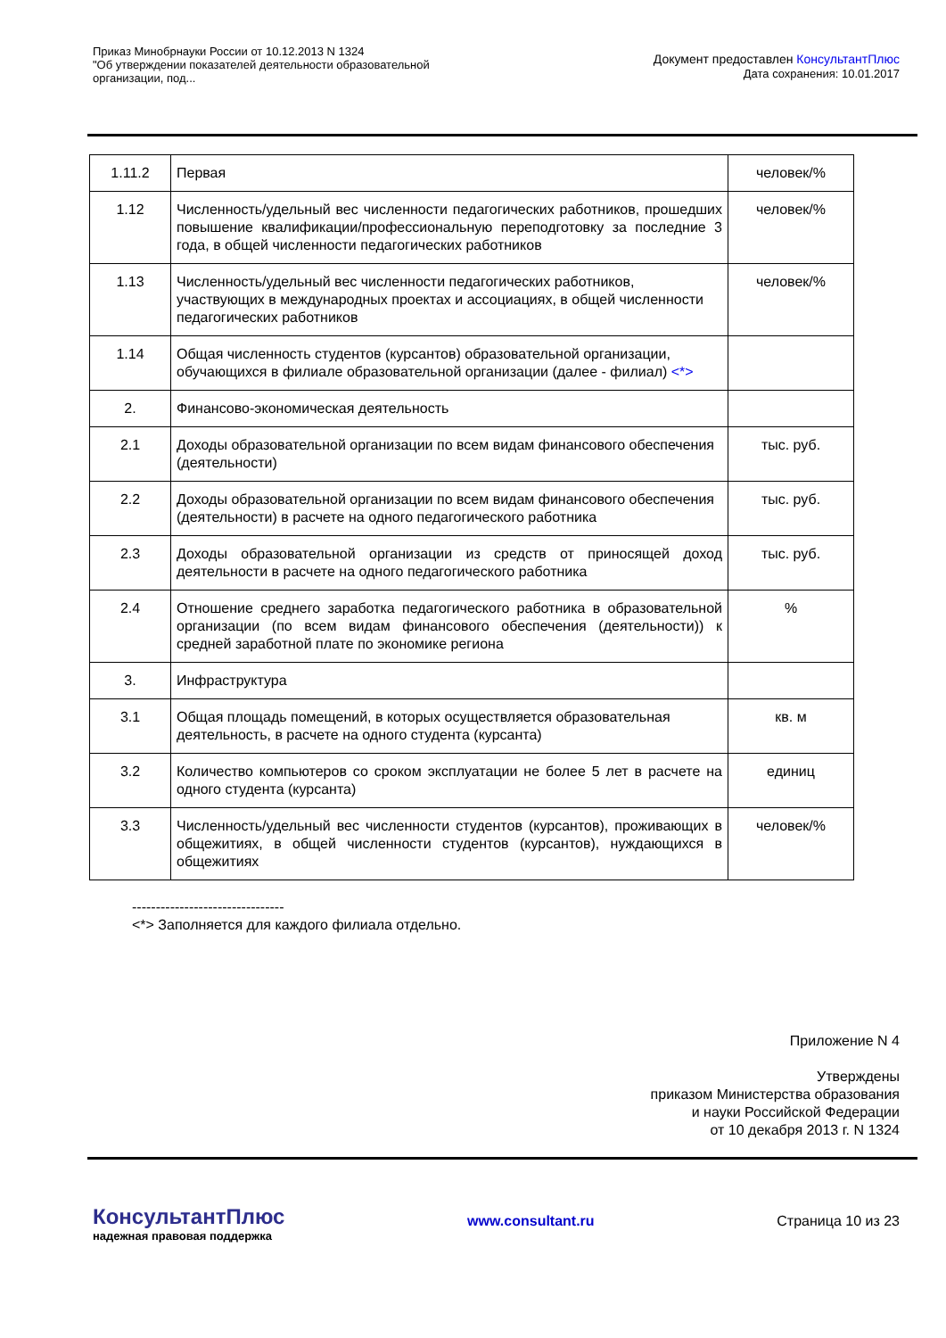Приказ Минобрнауки России от 10.12.2013 N 1324
"Об утверждении показателей деятельности образовательной
организации, под...
Документ предоставлен КонсультантПлюс
Дата сохранения: 10.01.2017
| 1.11.2 | Первая | человек/% |
| 1.12 | Численность/удельный вес численности педагогических работников, прошедших повышение квалификации/профессиональную переподготовку за последние 3 года, в общей численности педагогических работников | человек/% |
| 1.13 | Численность/удельный вес численности педагогических работников, участвующих в международных проектах и ассоциациях, в общей численности педагогических работников | человек/% |
| 1.14 | Общая численность студентов (курсантов) образовательной организации, обучающихся в филиале образовательной организации (далее - филиал) <*> | |
| 2. | Финансово-экономическая деятельность | |
| 2.1 | Доходы образовательной организации по всем видам финансового обеспечения (деятельности) | тыс. руб. |
| 2.2 | Доходы образовательной организации по всем видам финансового обеспечения (деятельности) в расчете на одного педагогического работника | тыс. руб. |
| 2.3 | Доходы образовательной организации из средств от приносящей доход деятельности в расчете на одного педагогического работника | тыс. руб. |
| 2.4 | Отношение среднего заработка педагогического работника в образовательной организации (по всем видам финансового обеспечения (деятельности)) к средней заработной плате по экономике региона | % |
| 3. | Инфраструктура | |
| 3.1 | Общая площадь помещений, в которых осуществляется образовательная деятельность, в расчете на одного студента (курсанта) | кв. м |
| 3.2 | Количество компьютеров со сроком эксплуатации не более 5 лет в расчете на одного студента (курсанта) | единиц |
| 3.3 | Численность/удельный вес численности студентов (курсантов), проживающих в общежитиях, в общей численности студентов (курсантов), нуждающихся в общежитиях | человек/% |
--------------------------------
<*> Заполняется для каждого филиала отдельно.
Приложение N 4
Утверждены
приказом Министерства образования
и науки Российской Федерации
от 10 декабря 2013 г. N 1324
КонсультантПлюс
надежная правовая поддержка
www.consultant.ru Страница 10 из 23